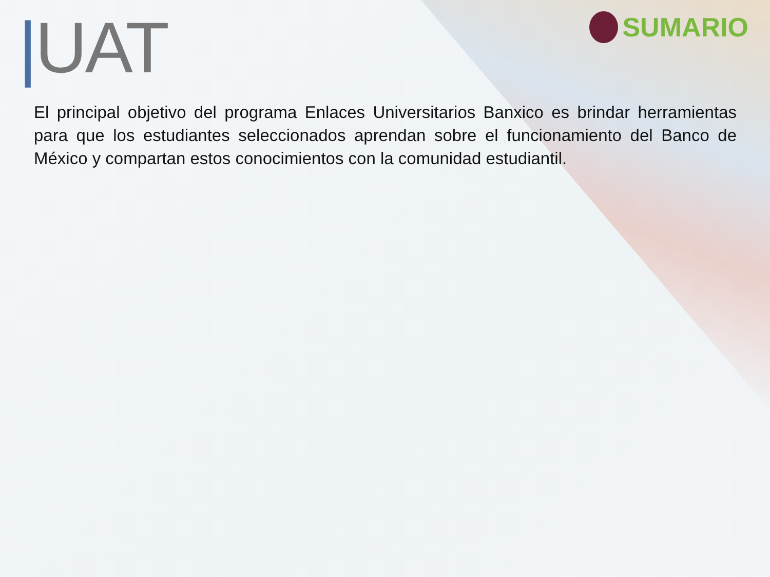|UAT
SUMARIO
El principal objetivo del programa Enlaces Universitarios Banxico es brindar herramientas para que los estudiantes seleccionados aprendan sobre el funcionamiento del Banco de México y compartan estos conocimientos con la comunidad estudiantil.